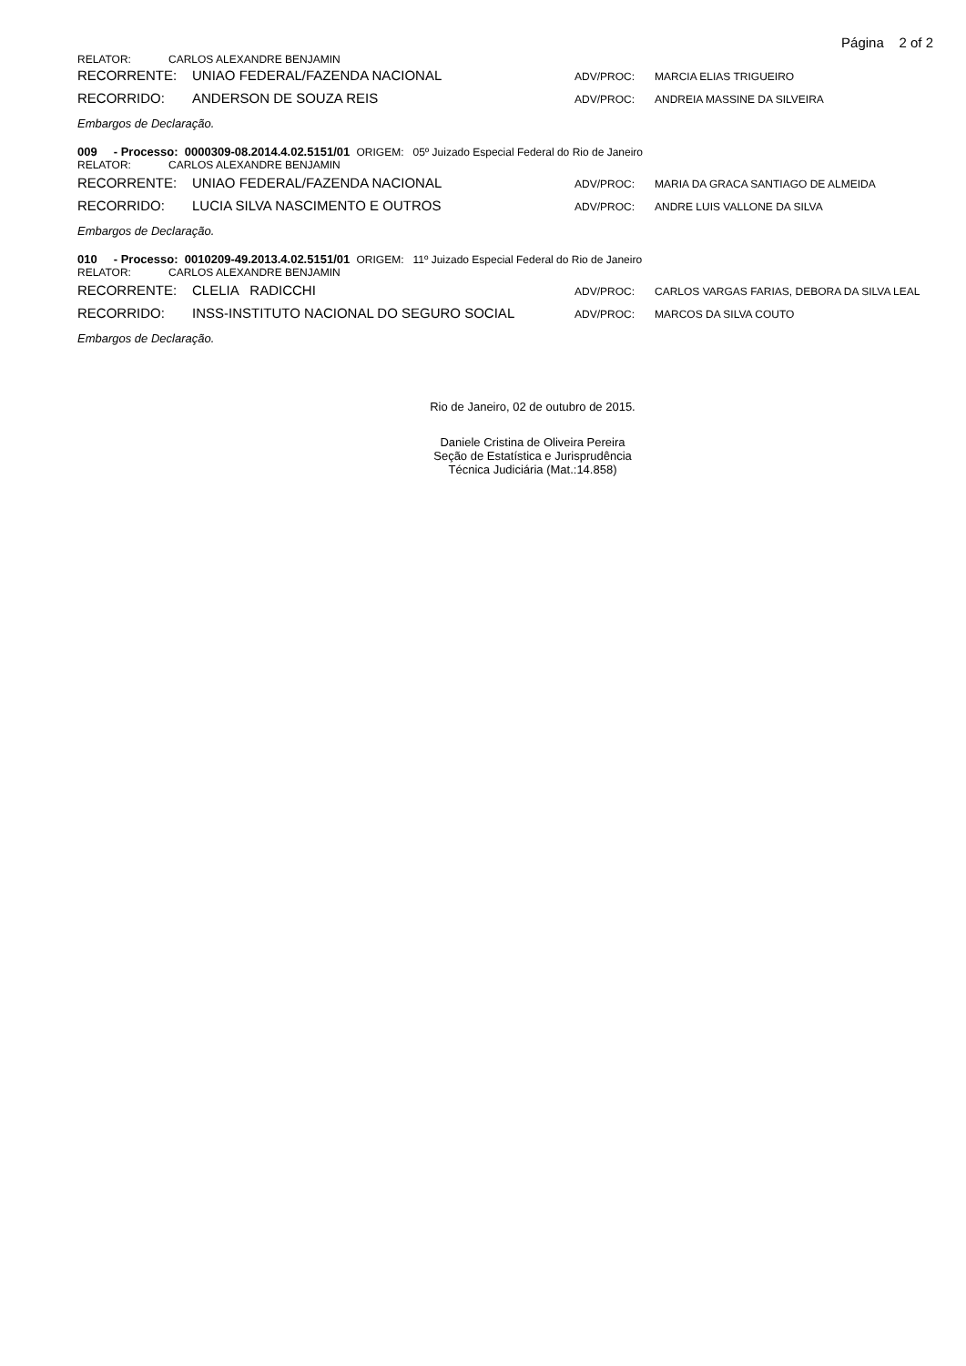Página 2 of 2
RELATOR: CARLOS ALEXANDRE BENJAMIN
RECORRENTE: UNIAO FEDERAL/FAZENDA NACIONAL ADV/PROC: MARCIA ELIAS TRIGUEIRO
RECORRIDO: ANDERSON DE SOUZA REIS ADV/PROC: ANDREIA MASSINE DA SILVEIRA
Embargos de Declaração.
009 - Processo: 0000309-08.2014.4.02.5151/01 ORIGEM: 05º Juizado Especial Federal do Rio de Janeiro
RELATOR: CARLOS ALEXANDRE BENJAMIN
RECORRENTE: UNIAO FEDERAL/FAZENDA NACIONAL ADV/PROC: MARIA DA GRACA SANTIAGO DE ALMEIDA
RECORRIDO: LUCIA SILVA NASCIMENTO E OUTROS ADV/PROC: ANDRE LUIS VALLONE DA SILVA
Embargos de Declaração.
010 - Processo: 0010209-49.2013.4.02.5151/01 ORIGEM: 11º Juizado Especial Federal do Rio de Janeiro
RELATOR: CARLOS ALEXANDRE BENJAMIN
RECORRENTE: CLELIA RADICCHI ADV/PROC: CARLOS VARGAS FARIAS, DEBORA DA SILVA LEAL
RECORRIDO: INSS-INSTITUTO NACIONAL DO SEGURO SOCIAL ADV/PROC: MARCOS DA SILVA COUTO
Embargos de Declaração.
Rio de Janeiro, 02 de outubro de 2015.
Daniele Cristina de Oliveira Pereira
Seção de Estatística e Jurisprudência
Técnica Judiciária (Mat.:14.858)